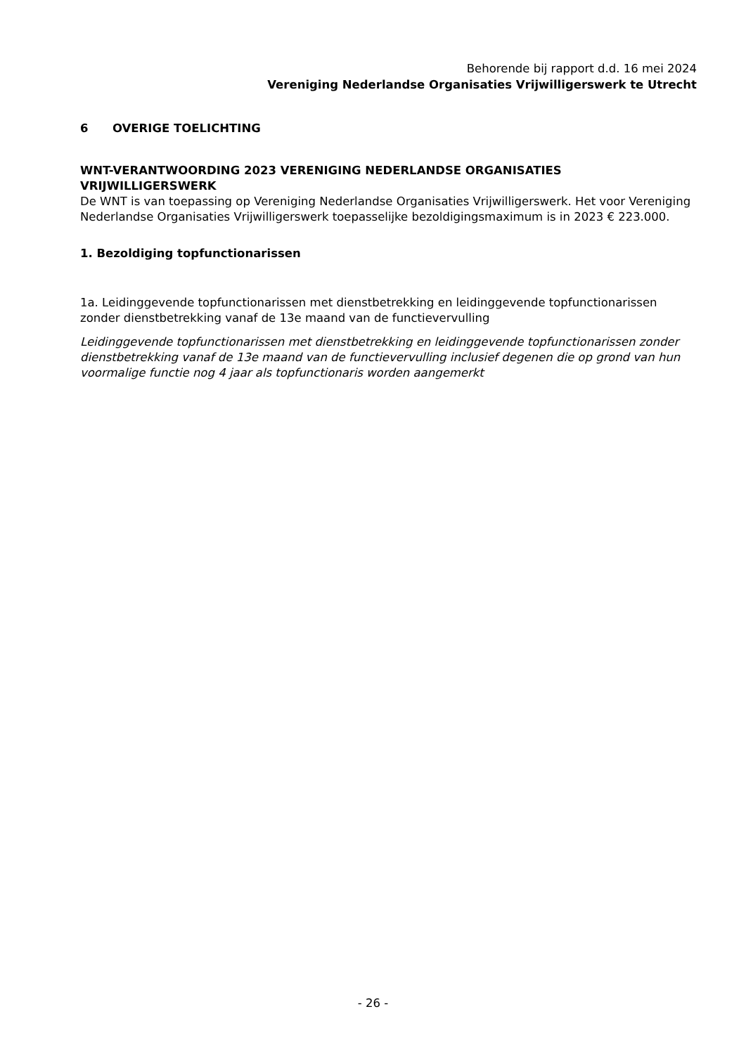Behorende bij rapport d.d. 16 mei 2024
Vereniging Nederlandse Organisaties Vrijwilligerswerk te Utrecht
6 OVERIGE TOELICHTING
WNT-VERANTWOORDING 2023 VERENIGING NEDERLANDSE ORGANISATIES VRIJWILLIGERSWERK
De WNT is van toepassing op Vereniging Nederlandse Organisaties Vrijwilligerswerk. Het voor Vereniging Nederlandse Organisaties Vrijwilligerswerk toepasselijke bezoldigingsmaximum is in 2023 € 223.000.
1. Bezoldiging topfunctionarissen
1a. Leidinggevende topfunctionarissen met dienstbetrekking en leidinggevende topfunctionarissen zonder dienstbetrekking vanaf de 13e maand van de functievervulling
Leidinggevende topfunctionarissen met dienstbetrekking en leidinggevende topfunctionarissen zonder dienstbetrekking vanaf de 13e maand van de functievervulling inclusief degenen die op grond van hun voormalige functie nog 4 jaar als topfunctionaris worden aangemerkt
- 26 -